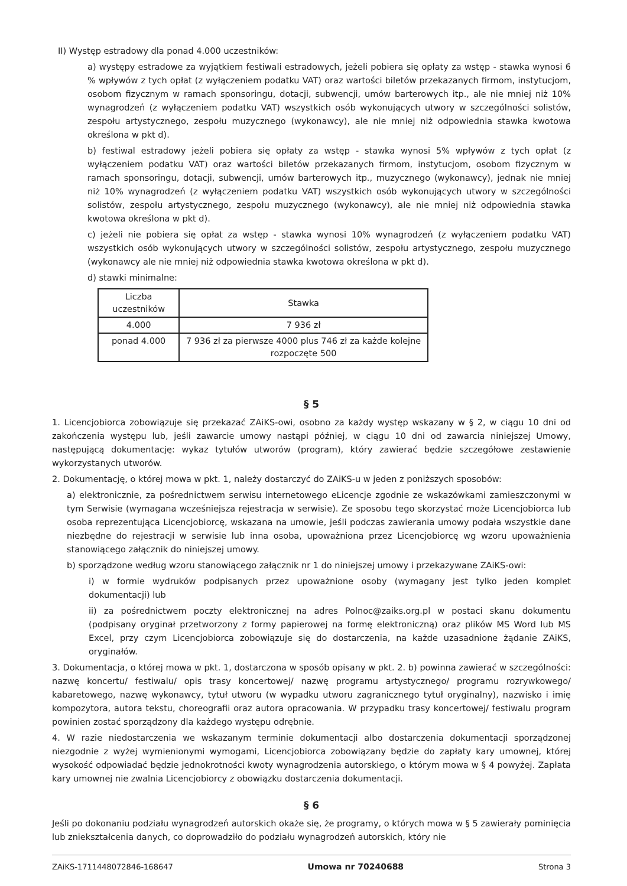II) Występ estradowy dla ponad 4.000 uczestników:
a) występy estradowe za wyjątkiem festiwali estradowych, jeżeli pobiera się opłaty za wstęp - stawka wynosi 6 % wpływów z tych opłat (z wyłączeniem podatku VAT) oraz wartości biletów przekazanych firmom, instytucjom, osobom fizycznym w ramach sponsoringu, dotacji, subwencji, umów barterowych itp., ale nie mniej niż 10% wynagrodzeń (z wyłączeniem podatku VAT) wszystkich osób wykonujących utwory w szczególności solistów, zespołu artystycznego, zespołu muzycznego (wykonawcy), ale nie mniej niż odpowiednia stawka kwotowa określona w pkt d).
b) festiwal estradowy jeżeli pobiera się opłaty za wstęp - stawka wynosi 5% wpływów z tych opłat (z wyłączeniem podatku VAT) oraz wartości biletów przekazanych firmom, instytucjom, osobom fizycznym w ramach sponsoringu, dotacji, subwencji, umów barterowych itp., muzycznego (wykonawcy), jednak nie mniej niż 10% wynagrodzeń (z wyłączeniem podatku VAT) wszystkich osób wykonujących utwory w szczególności solistów, zespołu artystycznego, zespołu muzycznego (wykonawcy), ale nie mniej niż odpowiednia stawka kwotowa określona w pkt d).
c) jeżeli nie pobiera się opłat za wstęp - stawka wynosi 10% wynagrodzeń (z wyłączeniem podatku VAT) wszystkich osób wykonujących utwory w szczególności solistów, zespołu artystycznego, zespołu muzycznego (wykonawcy ale nie mniej niż odpowiednia stawka kwotowa określona w pkt d).
d) stawki minimalne:
| Liczba uczestników | Stawka |
| --- | --- |
| 4.000 | 7 936 zł |
| ponad 4.000 | 7 936 zł za pierwsze 4000 plus 746 zł za każde kolejne rozpoczęte 500 |
§ 5
1. Licencjobiorca zobowiązuje się przekazać ZAiKS-owi, osobno za każdy występ wskazany w § 2, w ciągu 10 dni od zakończenia występu lub, jeśli zawarcie umowy nastąpi później, w ciągu 10 dni od zawarcia niniejszej Umowy, następującą dokumentację: wykaz tytułów utworów (program), który zawierać będzie szczegółowe zestawienie wykorzystanych utworów.
2. Dokumentację, o której mowa w pkt. 1, należy dostarczyć do ZAiKS-u w jeden z poniższych sposobów:
a) elektronicznie, za pośrednictwem serwisu internetowego eLicencje zgodnie ze wskazówkami zamieszczonymi w tym Serwisie (wymagana wcześniejsza rejestracja w serwisie). Ze sposobu tego skorzystać może Licencjobiorca lub osoba reprezentująca Licencjobiorcę, wskazana na umowie, jeśli podczas zawierania umowy podała wszystkie dane niezbędne do rejestracji w serwisie lub inna osoba, upoważniona przez Licencjobiorcę wg wzoru upoważnienia stanowiącego załącznik do niniejszej umowy.
b) sporządzone według wzoru stanowiącego załącznik nr 1 do niniejszej umowy i przekazywane ZAiKS-owi:
i) w formie wydruków podpisanych przez upoważnione osoby (wymagany jest tylko jeden komplet dokumentacji) lub
ii) za pośrednictwem poczty elektronicznej na adres Polnoc@zaiks.org.pl w postaci skanu dokumentu (podpisany oryginał przetworzony z formy papierowej na formę elektroniczną) oraz plików MS Word lub MS Excel, przy czym Licencjobiorca zobowiązuje się do dostarczenia, na każde uzasadnione żądanie ZAiKS, oryginałów.
3. Dokumentacja, o której mowa w pkt. 1, dostarczona w sposób opisany w pkt. 2. b) powinna zawierać w szczególności: nazwę koncertu/ festiwalu/ opis trasy koncertowej/ nazwę programu artystycznego/ programu rozrywkowego/ kabaretowego, nazwę wykonawcy, tytuł utworu (w wypadku utworu zagranicznego tytuł oryginalny), nazwisko i imię kompozytora, autora tekstu, choreografii oraz autora opracowania. W przypadku trasy koncertowej/ festiwalu program powinien zostać sporządzony dla każdego występu odrębnie.
4. W razie niedostarczenia we wskazanym terminie dokumentacji albo dostarczenia dokumentacji sporządzonej niezgodnie z wyżej wymienionymi wymogami, Licencjobiorca zobowiązany będzie do zapłaty kary umownej, której wysokość odpowiadać będzie jednokrotności kwoty wynagrodzenia autorskiego, o którym mowa w § 4 powyżej. Zapłata kary umownej nie zwalnia Licencjobiorcy z obowiązku dostarczenia dokumentacji.
§ 6
Jeśli po dokonaniu podziału wynagrodzeń autorskich okaże się, że programy, o których mowa w § 5 zawierały pominięcia lub zniekształcenia danych, co doprowadziło do podziału wynagrodzeń autorskich, który nie
ZAiKS-1711448072846-168647 Umowa nr 70240688 Strona 3